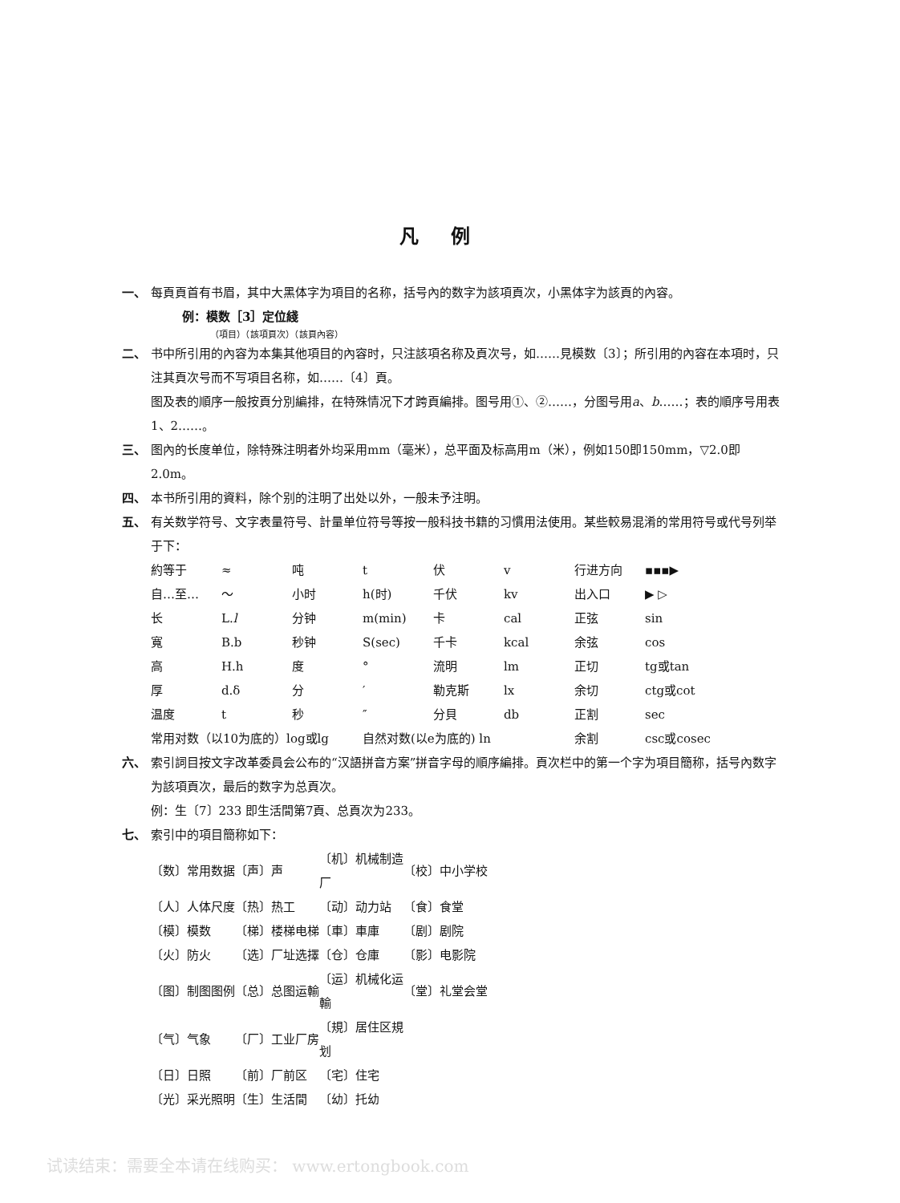凡例
一、 每頁頁首有书眉，其中大黑体字为項目的名称，括号內的数字为該項頁次，小黑体字为該頁的內容。
例：模数［3］定位綫
（項目）（該項頁次）（該頁內容）
二、 书中所引用的內容为本集其他項目的內容时，只注該項名称及頁次号，如……見模数〔3〕；所引用的內容在本項时，只注其頁次号而不写項目名称，如……〔4〕頁。
图及表的順序一般按頁分別編排，在特殊情况下才跨頁編排。图号用①、②……，分图号用a、b……；表的順序号用表1、2……。
三、 图內的长度单位，除特殊注明者外均采用mm（毫米），总平面及标高用m（米），例如150即150mm，▽2.0即2.0m。
四、 本书所引用的資料，除个别的注明了出处以外，一般未予注明。
五、 有关数学符号、文字表量符号、計量单位符号等按一般科技书籍的习慣用法使用。某些較易混淆的常用符号或代号列举于下：
| 約等于 | ≈ | 吨 | t | 伏 | v | 行进方向 | ▪▪▪▶ |
| 自…至… | ～ | 小时 | h(时) | 千伏 | kv | 出入口 | ▶ ▷ |
| 长 | L. l | 分钟 | m(min) | 卡 | cal | 正弦 | sin |
| 寬 | B.b | 秒钟 | S(sec) | 千卡 | kcal | 余弦 | cos |
| 高 | H.h | 度 | ° | 流明 | lm | 正切 | tg或tan |
| 厚 | d.δ | 分 | ′ | 勒克斯 | lx | 余切 | ctg或cot |
| 温度 | t | 秒 | ″ | 分貝 | db | 正割 | sec |
| 常用对数（以10为底的）log或lg | | | 自然对数(以e为底的) ln | | | 余割 | csc或cosec |
六、 索引詞目按文字改革委員会公布的“汉語拼音方案”拼音字母的順序編排。頁次栏中的第一个字为項目簡称，括号內数字为該項頁次，最后的数字为总頁次。
例：生〔7〕233 即生活間第7頁、总頁次为233。
七、 索引中的項目簡称如下：
| 〔数〕常用数据 | 〔声〕声 | 〔机〕机械制造厂 | 〔校〕中小学校 |
| 〔人〕人体尺度 | 〔热〕热工 | 〔动〕动力站 | 〔食〕食堂 |
| 〔模〕模数 | 〔梯〕楼梯电梯 | 〔車〕車庫 | 〔剧〕剧院 |
| 〔火〕防火 | 〔选〕厂址选擇 | 〔仓〕仓庫 | 〔影〕电影院 |
| 〔图〕制图图例 | 〔总〕总图运輸 | 〔运〕机械化运輸 | 〔堂〕礼堂会堂 |
| 〔气〕气象 | 〔厂〕工业厂房 | 〔規〕居住区規划 | |
| 〔日〕日照 | 〔前〕厂前区 | 〔宅〕住宅 | |
| 〔光〕采光照明 | 〔生〕生活間 | 〔幼〕托幼 | |
试读结束：需要全本请在线购买： www.ertongbook.com